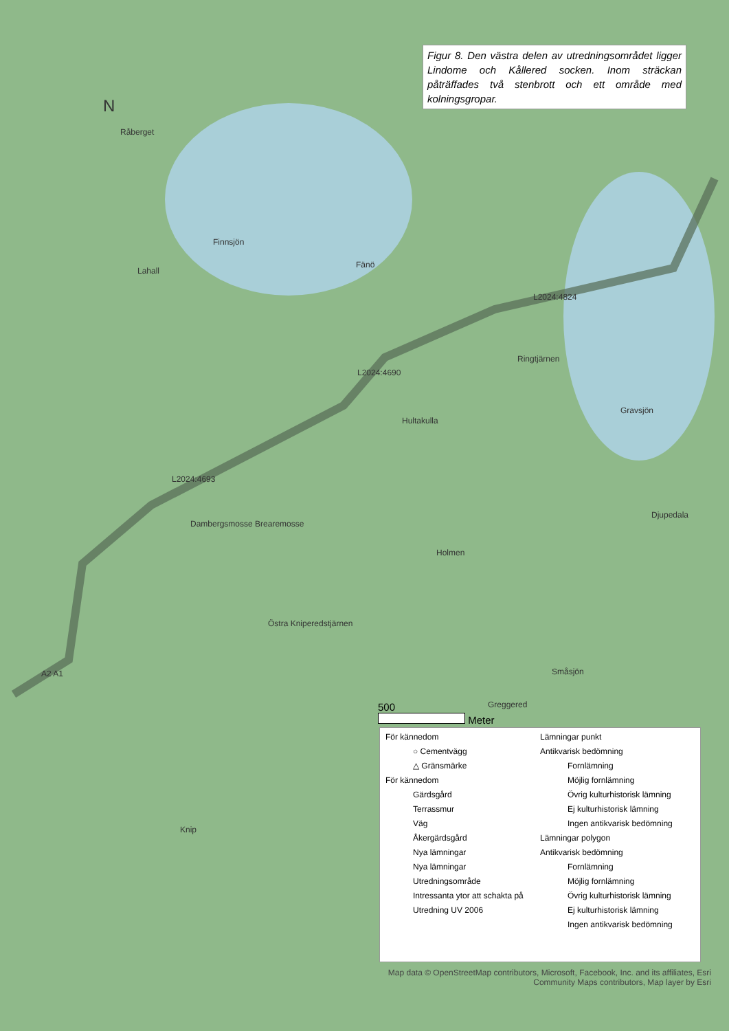Figur 8. Den västra delen av utredningsområdet ligger Lindome och Kållered socken. Inom sträckan påträffades två stenbrott och ett område med kolningsgropar.
N
Råberget
Finnsjön
Fänö
Lahall
L2024:4824
L2024:4690
L2024:4693
Hultakulla
Ringtjärnen
Gravsjön
Dambergsmosse Brearemosse
Holmen
Djupedala
Östra Kniperedstjärnen
Småsjön
Greggered
A2 A1
Knip
500
Meter
För kännedom
○ Cementvägg
△ Gränsmärke
För kännedom
Gärdsgård
Terrassmur
Väg
Åkergärdsgård
Nya lämningar
Nya lämningar
Utredningsområde
Intressanta ytor att schakta på
Utredning UV 2006
Lämningar punkt
Antikvarisk bedömning
Fornlämning
Möjlig fornlämning
Övrig kulturhistorisk lämning
Ej kulturhistorisk lämning
Ingen antikvarisk bedömning
Lämningar polygon
Antikvarisk bedömning
Fornlämning
Möjlig fornlämning
Övrig kulturhistorisk lämning
Ej kulturhistorisk lämning
Ingen antikvarisk bedömning
Map data © OpenStreetMap contributors, Microsoft, Facebook, Inc. and its affiliates, Esri Community Maps contributors, Map layer by Esri